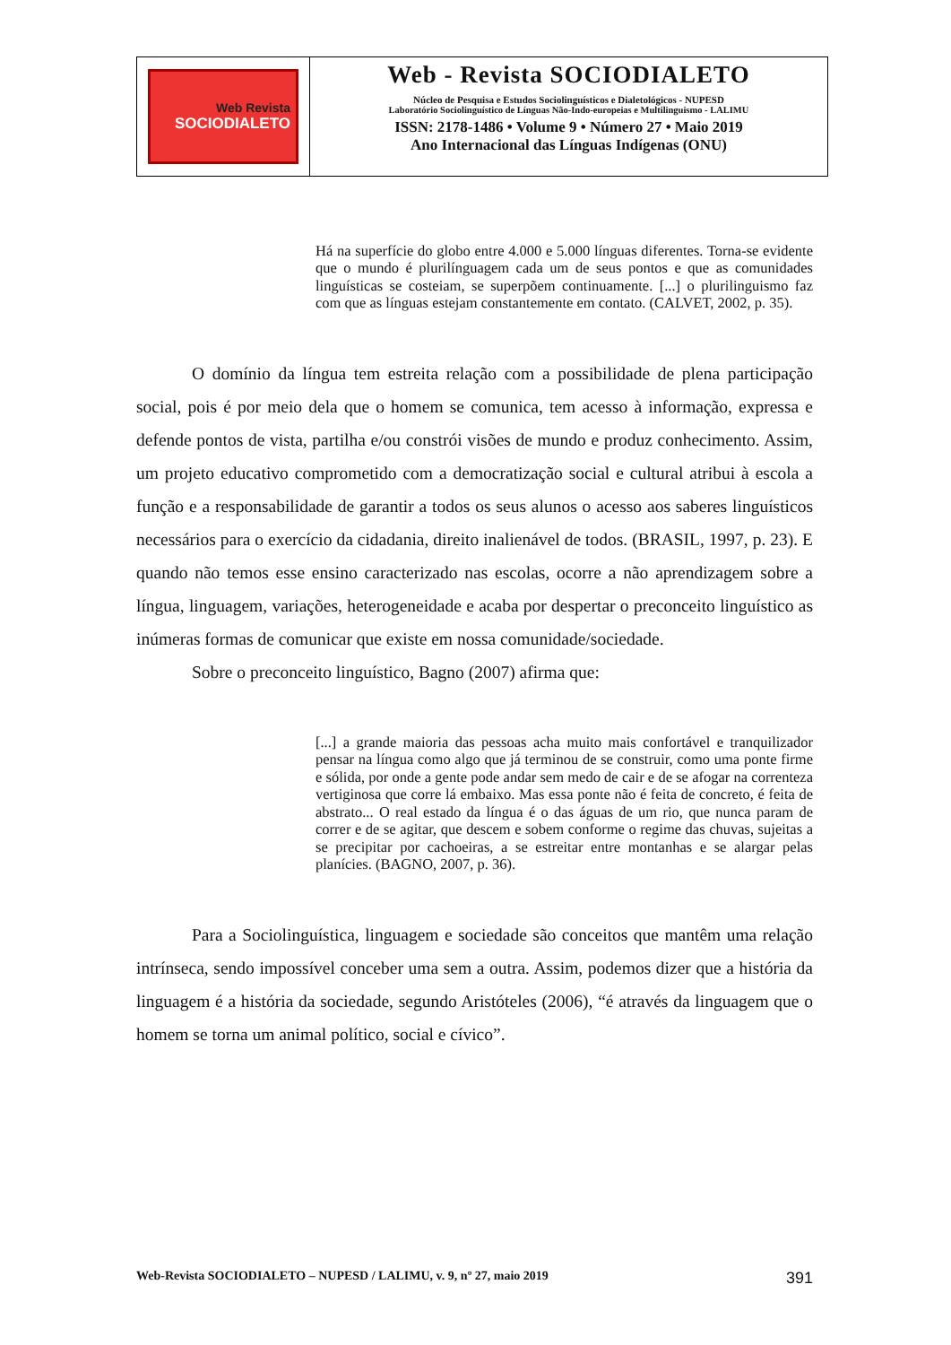Web Revista
SOCIODIALETO
Web - Revista SOCIODIALETO
Núcleo de Pesquisa e Estudos Sociolinguísticos e Dialetológicos - NUPESD
Laboratório Sociolinguístico de Línguas Não-Indo-europeias e Multilinguismo - LALIMU
ISSN: 2178-1486 • Volume 9 • Número 27 • Maio 2019
Ano Internacional das Línguas Indígenas (ONU)
Há na superfície do globo entre 4.000 e 5.000 línguas diferentes. Torna-se evidente que o mundo é plurilínguagem cada um de seus pontos e que as comunidades linguísticas se costeiam, se superpõem continuamente. [...] o plurilinguismo faz com que as línguas estejam constantemente em contato. (CALVET, 2002, p. 35).
O domínio da língua tem estreita relação com a possibilidade de plena participação social, pois é por meio dela que o homem se comunica, tem acesso à informação, expressa e defende pontos de vista, partilha e/ou constrói visões de mundo e produz conhecimento. Assim, um projeto educativo comprometido com a democratização social e cultural atribui à escola a função e a responsabilidade de garantir a todos os seus alunos o acesso aos saberes linguísticos necessários para o exercício da cidadania, direito inalienável de todos. (BRASIL, 1997, p. 23). E quando não temos esse ensino caracterizado nas escolas, ocorre a não aprendizagem sobre a língua, linguagem, variações, heterogeneidade e acaba por despertar o preconceito linguístico as inúmeras formas de comunicar que existe em nossa comunidade/sociedade.
Sobre o preconceito linguístico, Bagno (2007) afirma que:
[...] a grande maioria das pessoas acha muito mais confortável e tranquilizador pensar na língua como algo que já terminou de se construir, como uma ponte firme e sólida, por onde a gente pode andar sem medo de cair e de se afogar na correnteza vertiginosa que corre lá embaixo. Mas essa ponte não é feita de concreto, é feita de abstrato... O real estado da língua é o das águas de um rio, que nunca param de correr e de se agitar, que descem e sobem conforme o regime das chuvas, sujeitas a se precipitar por cachoeiras, a se estreitar entre montanhas e se alargar pelas planícies. (BAGNO, 2007, p. 36).
Para a Sociolinguística, linguagem e sociedade são conceitos que mantêm uma relação intrínseca, sendo impossível conceber uma sem a outra. Assim, podemos dizer que a história da linguagem é a história da sociedade, segundo Aristóteles (2006), “é através da linguagem que o homem se torna um animal político, social e cívico”.
Web-Revista SOCIODIALETO – NUPESD / LALIMU, v. 9, nº 27, maio 2019 391